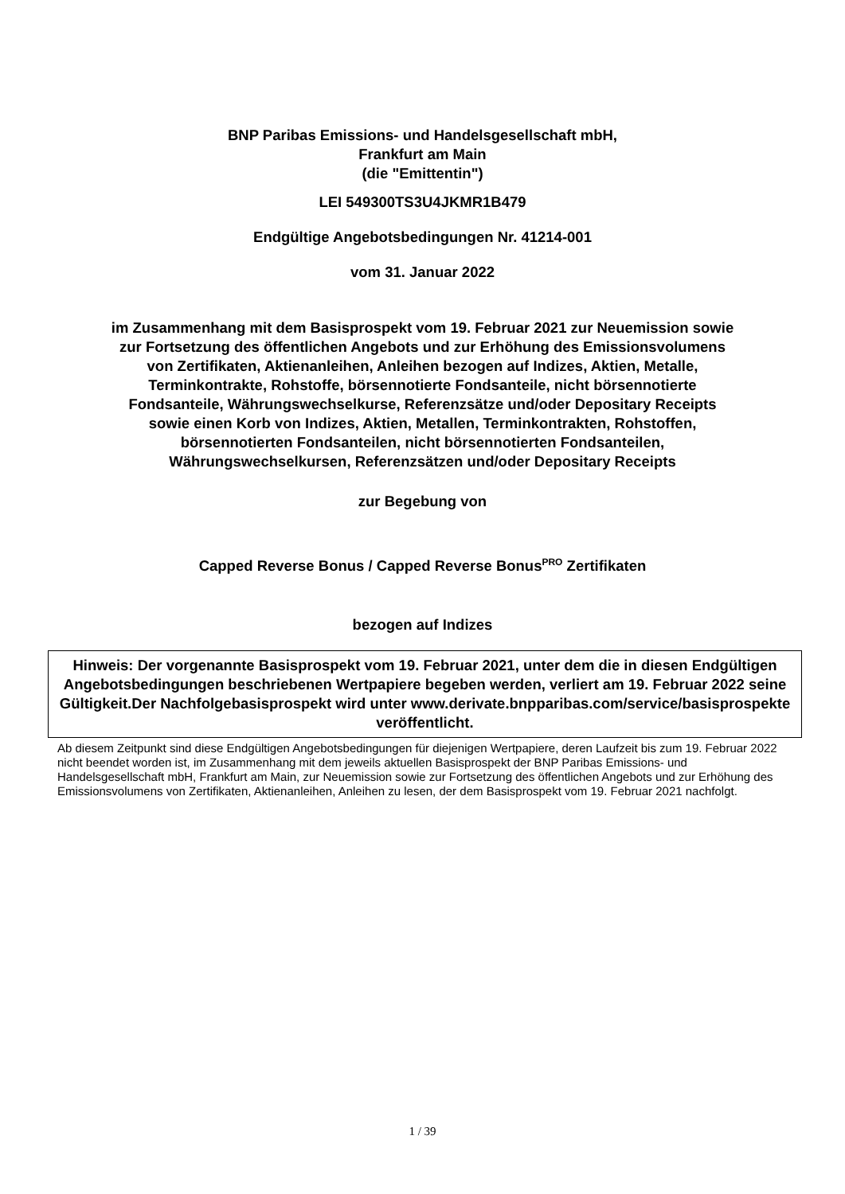BNP Paribas Emissions- und Handelsgesellschaft mbH,
Frankfurt am Main
(die "Emittentin")
LEI 549300TS3U4JKMR1B479
Endgültige Angebotsbedingungen Nr. 41214-001
vom 31. Januar 2022
im Zusammenhang mit dem Basisprospekt vom 19. Februar 2021 zur Neuemission sowie
zur Fortsetzung des öffentlichen Angebots und zur Erhöhung des Emissionsvolumens
von Zertifikaten, Aktienanleihen, Anleihen bezogen auf Indizes, Aktien, Metalle,
Terminkontrakte, Rohstoffe, börsennotierte Fondsanteile, nicht börsennotierte
Fondsanteile, Währungswechselkurse, Referenzsätze und/oder Depositary Receipts
sowie einen Korb von Indizes, Aktien, Metallen, Terminkontrakten, Rohstoffen,
börsennotierten Fondsanteilen, nicht börsennotierten Fondsanteilen,
Währungswechselkursen, Referenzsätzen und/oder Depositary Receipts
zur Begebung von
Capped Reverse Bonus / Capped Reverse Bonus<sup>PRO</sup> Zertifikaten
bezogen auf Indizes
Hinweis: Der vorgenannte Basisprospekt vom 19. Februar 2021, unter dem die in diesen Endgültigen Angebotsbedingungen beschriebenen Wertpapiere begeben werden, verliert am 19. Februar 2022 seine Gültigkeit.Der Nachfolgebasisprospekt wird unter www.derivate.bnpparibas.com/service/basisprospekte veröffentlicht.
Ab diesem Zeitpunkt sind diese Endgültigen Angebotsbedingungen für diejenigen Wertpapiere, deren Laufzeit bis zum 19. Februar 2022 nicht beendet worden ist, im Zusammenhang mit dem jeweils aktuellen Basisprospekt der BNP Paribas Emissions- und Handelsgesellschaft mbH, Frankfurt am Main, zur Neuemission sowie zur Fortsetzung des öffentlichen Angebots und zur Erhöhung des Emissionsvolumens von Zertifikaten, Aktienanleihen, Anleihen zu lesen, der dem Basisprospekt vom 19. Februar 2021 nachfolgt.
1 / 39